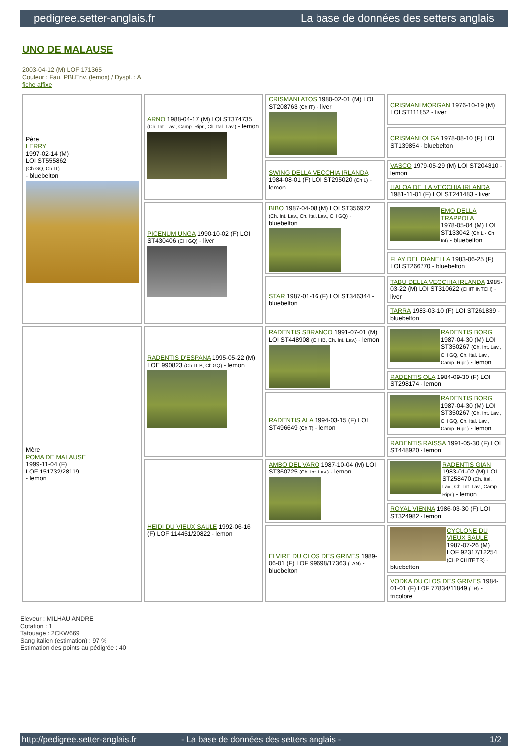pedigree.setter-anglais.fr La base de données des setters anglais
UNO DE MALAUSE
2003-04-12 (M) LOF 171365
Couleur : Fau. PBl.Env. (lemon) / Dyspl. : A
fiche affixe
| Père LERRY 1997-02-14 (M) LOI ST555862 (Ch GQ, Ch IT) - bluebelton | ARNO 1988-04-17 (M) LOI ST374735 (Ch. Int. Lav., Camp. Ripr., Ch. Ital. Lav.) - lemon | CRISMANI ATOS 1980-02-01 (M) LOI ST208763 (Ch IT) - liver | CRISMANI MORGAN 1976-10-19 (M) LOI ST111852 - liver |
| | | | CRISMANI OLGA 1978-08-10 (F) LOI ST139854 - bluebelton |
| | | SWING DELLA VECCHIA IRLANDA 1984-08-01 (F) LOI ST295020 (Ch L) - lemon | VASCO 1979-05-29 (M) LOI ST204310 - lemon |
| | | | HALOA DELLA VECCHIA IRLANDA 1981-11-01 (F) LOI ST241483 - liver |
| | PICENUM UNGA 1990-10-02 (F) LOI ST430406 (CH GQ) - liver | BIBO 1987-04-08 (M) LOI ST356972 (Ch. Int. Lav., Ch. Ital. Lav., CH GQ) - bluebelton | EMO DELLA TRAPPOLA 1978-05-04 (M) LOI ST133042 (Ch L - Ch Int) - bluebelton |
| | | | FLAY DEL DIANELLA 1983-06-25 (F) LOI ST266770 - bluebelton |
| | | STAR 1987-01-16 (F) LOI ST346344 - bluebelton | TABU DELLA VECCHIA IRLANDA 1985-03-22 (M) LOI ST310622 (CHIT INTCH) - liver |
| | | | TARRA 1983-03-10 (F) LOI ST261839 - bluebelton |
| Mère POMA DE MALAUSE 1999-11-04 (F) LOF 151732/28119 - lemon | RADENTIS D'ESPANA 1995-05-22 (M) LOE 990823 (Ch IT B, Ch GQ) - lemon | RADENTIS SBRANCO 1991-07-01 (M) LOI ST448908 (CH IB, Ch. Int. Lav.) - lemon | RADENTIS BORG 1987-04-30 (M) LOI ST350267 (Ch. Int. Lav., CH GQ, Ch. Ital. Lav., Camp. Ripr.) - lemon |
| | | | RADENTIS OLA 1984-09-30 (F) LOI ST298174 - lemon |
| | | RADENTIS ALA 1994-03-15 (F) LOI ST496649 (Ch T) - lemon | RADENTIS BORG 1987-04-30 (M) LOI ST350267 (Ch. Int. Lav., CH GQ, Ch. Ital. Lav., Camp. Ripr.) - lemon |
| | | | RADENTIS RAISSA 1991-05-30 (F) LOI ST448920 - lemon |
| | HEIDI DU VIEUX SAULE 1992-06-16 (F) LOF 114451/20822 - lemon | AMBO DEL VARO 1987-10-04 (M) LOI ST360725 (Ch. Int. Lav.) - lemon | RADENTIS GIAN 1983-01-02 (M) LOI ST258470 (Ch. Ital. Lav., Ch. Int. Lav., Camp. Ripr.) - lemon |
| | | | ROYAL VIENNA 1986-03-30 (F) LOI ST324982 - lemon |
| | | ELVIRE DU CLOS DES GRIVES 1989-06-01 (F) LOF 99698/17363 (TAN) - bluebelton | CYCLONE DU VIEUX SAULE 1987-07-26 (M) LOF 92317/12254 (CHP CHITF TR) - bluebelton |
| | | | VODKA DU CLOS DES GRIVES 1984-01-01 (F) LOF 77834/11849 (TR) - tricolore |
Eleveur : MILHAU ANDRE
Cotation : 1
Tatouage : 2CKW669
Sang italien (estimation) : 97 %
Estimation des points au pédigrée : 40
http://pedigree.setter-anglais.fr - La base de données des setters anglais - 1/2